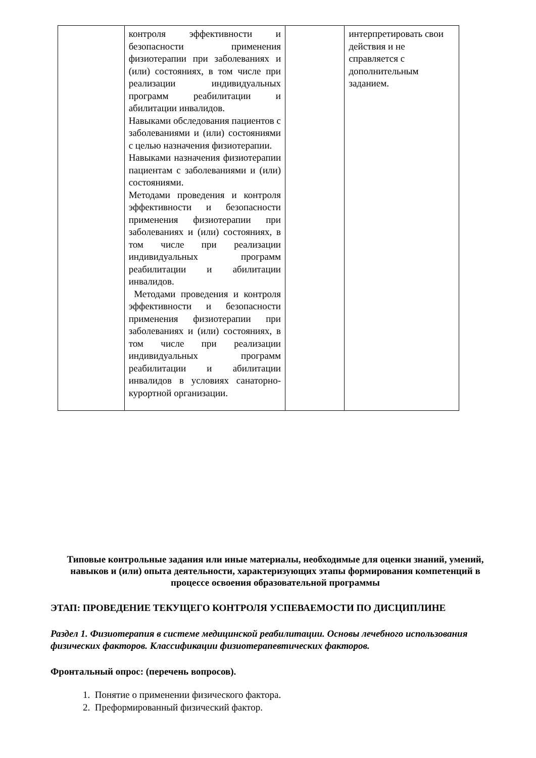| | контроля эффективности и безопасности применения физиотерапии при заболеваниях и (или) состояниях, в том числе при реализации индивидуальных программ реабилитации и абилитации инвалидов. Навыками обследования пациентов с заболеваниями и (или) состояниями с целью назначения физиотерапии. Навыками назначения физиотерапии пациентам с заболеваниями и (или) состояниями. Методами проведения и контроля эффективности и безопасности применения физиотерапии при заболеваниях и (или) состояниях, в том числе при реализации индивидуальных программ реабилитации и абилитации инвалидов. Методами проведения и контроля эффективности и безопасности применения физиотерапии при заболеваниях и (или) состояниях, в том числе при реализации индивидуальных программ реабилитации и абилитации инвалидов в условиях санаторно-курортной организации. | | интерпретировать свои действия и не справляется с дополнительным заданием. |
Типовые контрольные задания или иные материалы, необходимые для оценки знаний, умений, навыков и (или) опыта деятельности, характеризующих этапы формирования компетенций в процессе освоения образовательной программы
ЭТАП: ПРОВЕДЕНИЕ ТЕКУЩЕГО КОНТРОЛЯ УСПЕВАЕМОСТИ ПО ДИСЦИПЛИНЕ
Раздел 1. Физиотерапия в системе медицинской реабилитации. Основы лечебного использования физических факторов. Классификации физиотерапевтических факторов.
Фронтальный опрос: (перечень вопросов).
1. Понятие о применении физического фактора.
2. Преформированный физический фактор.